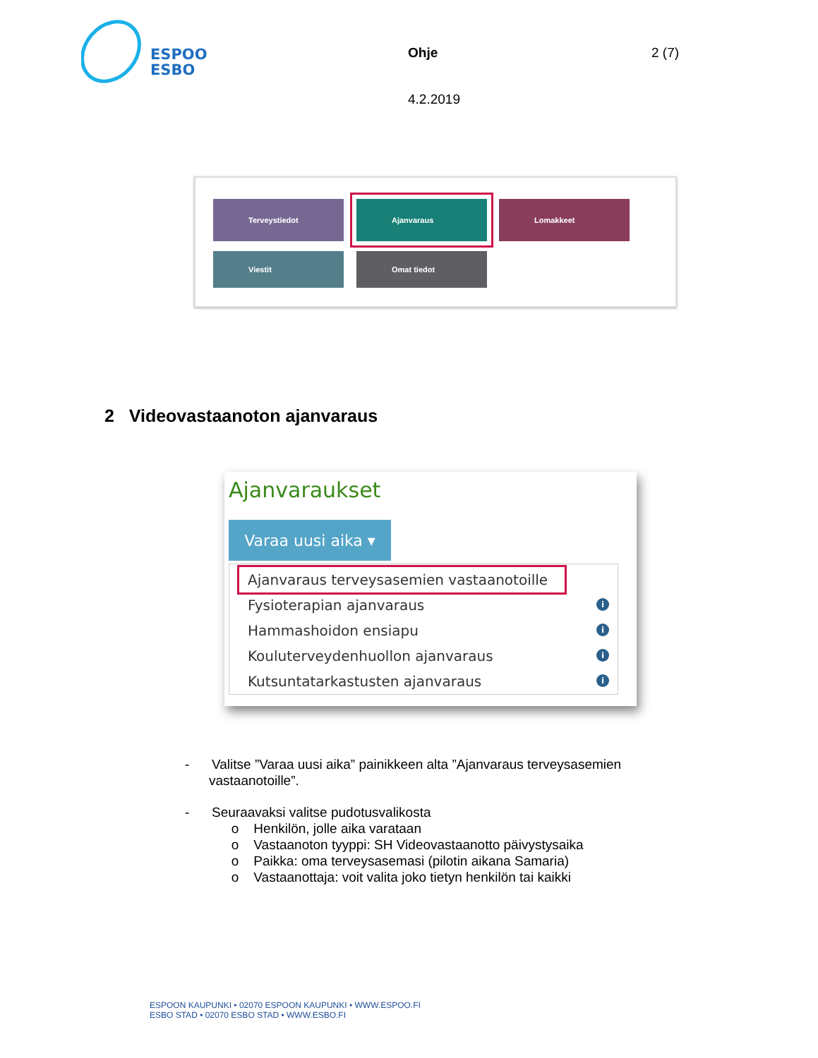ESPOO
ESBO
Ohje 2 (7)
4.2.2019
Terveystiedot Ajanvaraus Lomakkeet
Viestit Omat tiedot
2 Videovastaanoton ajanvaraus
Ajanvaraukset
Varaa uusi aika ▾
Ajanvaraus terveysasemien vastaanotoille
Fysioterapian ajanvaraus i
Hammashoidon ensiapu i
Kouluterveydenhuollon ajanvaraus i
Kutsuntatarkastusten ajanvaraus i
- Valitse ”Varaa uusi aika” painikkeen alta ”Ajanvaraus terveysasemien vastaanotoille”.
- Seuraavaksi valitse pudotusvalikosta
o Henkilön, jolle aika varataan
o Vastaanoton tyyppi: SH Videovastaanotto päivystysaika
o Paikka: oma terveysasemasi (pilotin aikana Samaria)
o Vastaanottaja: voit valita joko tietyn henkilön tai kaikki
ESPOON KAUPUNKI • 02070 ESPOON KAUPUNKI • WWW.ESPOO.FI
ESBO STAD • 02070 ESBO STAD • WWW.ESBO.FI